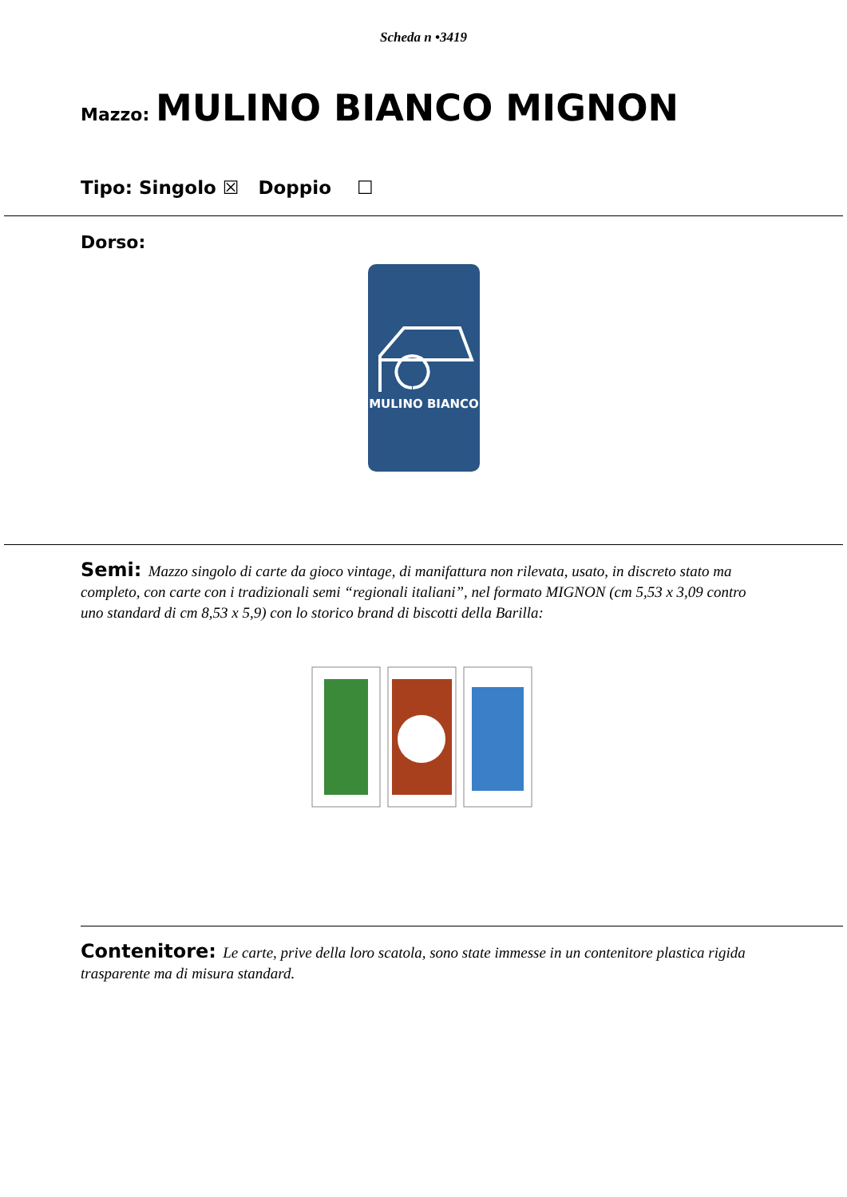Scheda n •3419
Mazzo: MULINO BIANCO MIGNON
Tipo: Singolo ☒ Doppio ☐
Dorso:
MULINO BIANCO
Semi: Mazzo singolo di carte da gioco vintage, di manifattura non rilevata, usato, in discreto stato ma completo, con carte con i tradizionali semi “regionali italiani”, nel formato MIGNON (cm 5,53 x 3,09 contro uno standard di cm 8,53 x 5,9) con lo storico brand di biscotti della Barilla:
Contenitore: Le carte, prive della loro scatola, sono state immesse in un contenitore plastica rigida trasparente ma di misura standard.